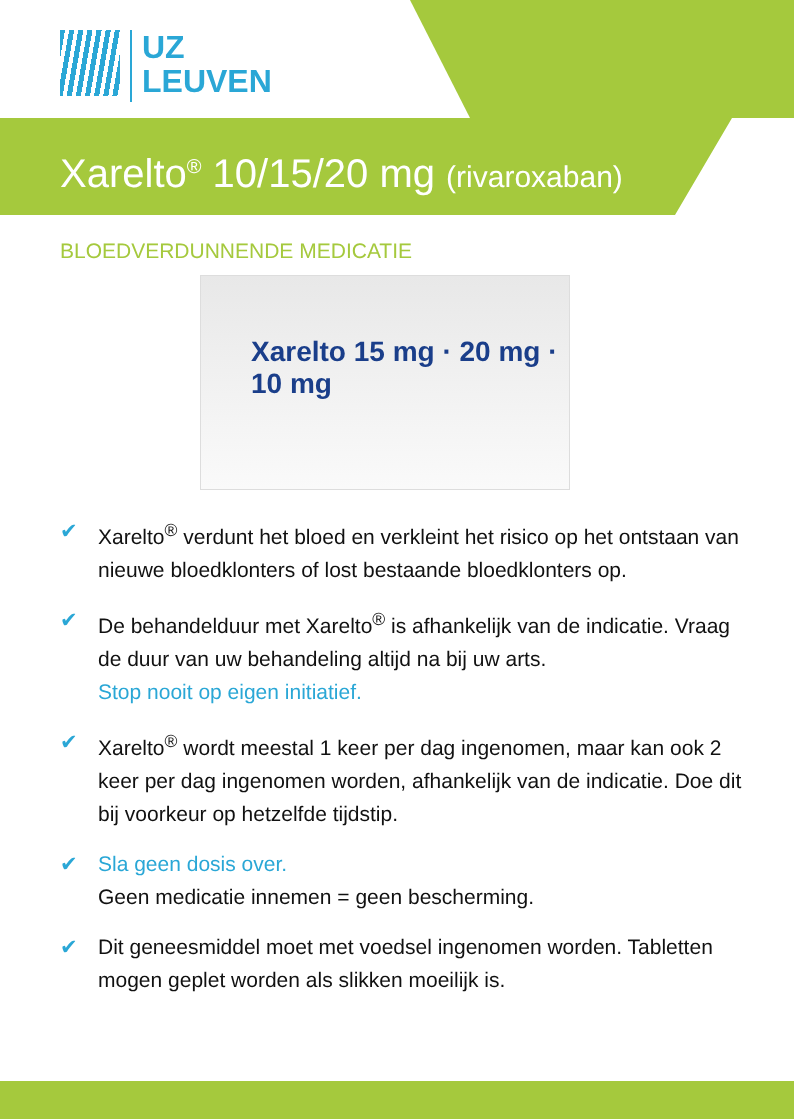UZ
LEUVEN
Xarelto<sup>®</sup> 10/15/20 mg (rivaroxaban)
BLOEDVERDUNNENDE MEDICATIE
Xarelto 15 mg · 20 mg · 10 mg
✔ Xarelto<sup>®</sup> verdunt het bloed en verkleint het risico op het ontstaan van nieuwe bloedklonters of lost bestaande bloedklonters op.
✔ De behandelduur met Xarelto<sup>®</sup> is afhankelijk van de indicatie. Vraag de duur van uw behandeling altijd na bij uw arts.
Stop nooit op eigen initiatief.
✔ Xarelto<sup>®</sup> wordt meestal 1 keer per dag ingenomen, maar kan ook 2 keer per dag ingenomen worden, afhankelijk van de indicatie. Doe dit bij voorkeur op hetzelfde tijdstip.
✔ Sla geen dosis over.
Geen medicatie innemen = geen bescherming.
✔ Dit geneesmiddel moet met voedsel ingenomen worden. Tabletten mogen geplet worden als slikken moeilijk is.